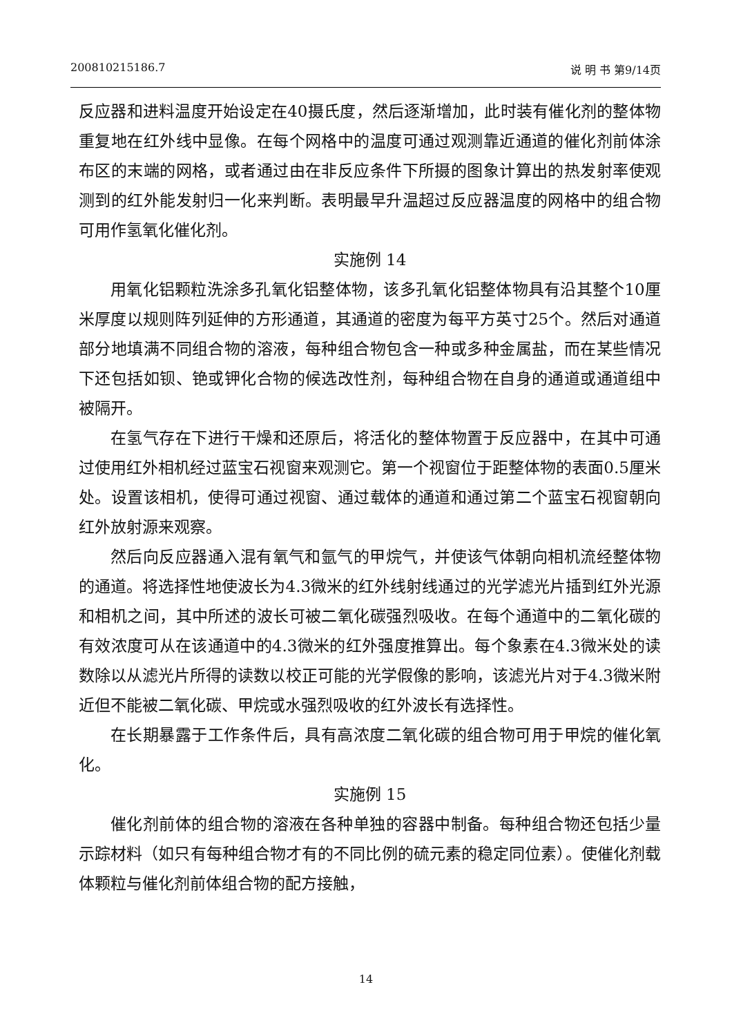200810215186.7 说 明 书 第9/14页
反应器和进料温度开始设定在40摄氏度，然后逐渐增加，此时装有催化剂的整体物重复地在红外线中显像。在每个网格中的温度可通过观测靠近通道的催化剂前体涂布区的末端的网格，或者通过由在非反应条件下所摄的图象计算出的热发射率使观测到的红外能发射归一化来判断。表明最早升温超过反应器温度的网格中的组合物可用作氢氧化催化剂。
实施例 14
用氧化铝颗粒洗涂多孔氧化铝整体物，该多孔氧化铝整体物具有沿其整个10厘米厚度以规则阵列延伸的方形通道，其通道的密度为每平方英寸25个。然后对通道部分地填满不同组合物的溶液，每种组合物包含一种或多种金属盐，而在某些情况下还包括如钡、铯或钾化合物的候选改性剂，每种组合物在自身的通道或通道组中被隔开。
在氢气存在下进行干燥和还原后，将活化的整体物置于反应器中，在其中可通过使用红外相机经过蓝宝石视窗来观测它。第一个视窗位于距整体物的表面0.5厘米处。设置该相机，使得可通过视窗、通过载体的通道和通过第二个蓝宝石视窗朝向红外放射源来观察。
然后向反应器通入混有氧气和氩气的甲烷气，并使该气体朝向相机流经整体物的通道。将选择性地使波长为4.3微米的红外线射线通过的光学滤光片插到红外光源和相机之间，其中所述的波长可被二氧化碳强烈吸收。在每个通道中的二氧化碳的有效浓度可从在该通道中的4.3微米的红外强度推算出。每个象素在4.3微米处的读数除以从滤光片所得的读数以校正可能的光学假像的影响，该滤光片对于4.3微米附近但不能被二氧化碳、甲烷或水强烈吸收的红外波长有选择性。
在长期暴露于工作条件后，具有高浓度二氧化碳的组合物可用于甲烷的催化氧化。
实施例 15
催化剂前体的组合物的溶液在各种单独的容器中制备。每种组合物还包括少量示踪材料（如只有每种组合物才有的不同比例的硫元素的稳定同位素）。使催化剂载体颗粒与催化剂前体组合物的配方接触，
14